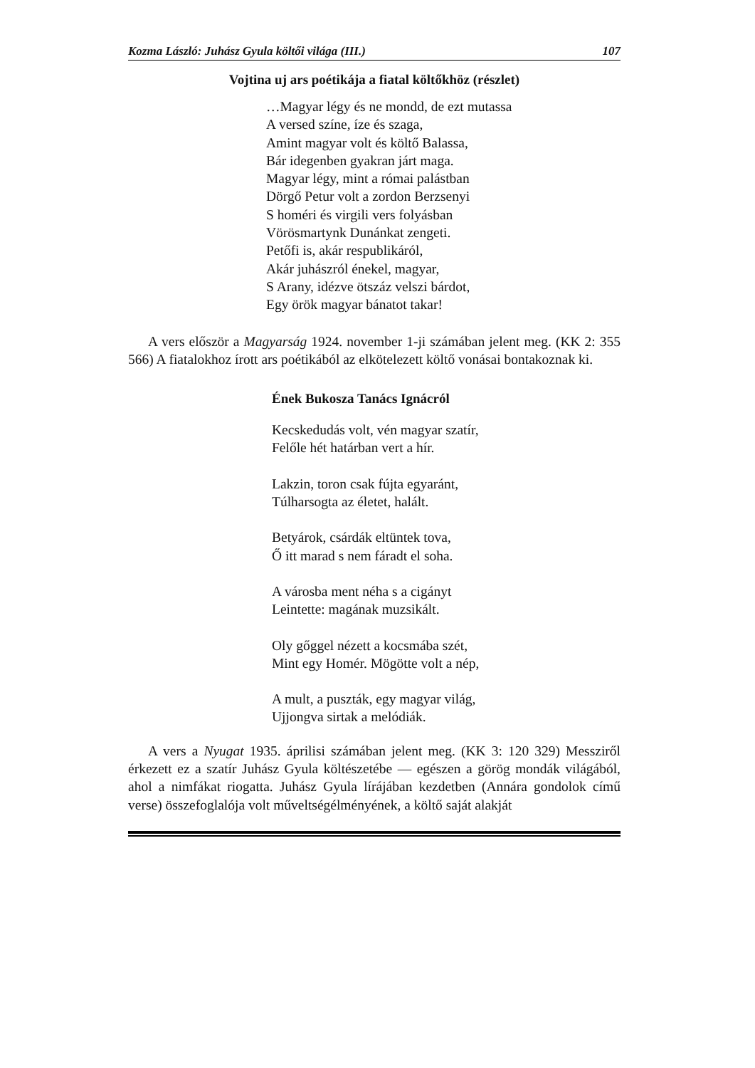Kozma László: Juhász Gyula költői világa (III.) 107
Vojtina uj ars poétikája a fiatal költőkhöz (részlet)
…Magyar légy és ne mondd, de ezt mutassa
A versed színe, íze és szaga,
Amint magyar volt és költő Balassa,
Bár idegenben gyakran járt maga.
Magyar légy, mint a római palástban
Dörgő Petur volt a zordon Berzsenyi
S homéri és virgili vers folyásban
Vörösmartynk Dunánkat zengeti.
Petőfi is, akár respublikáról,
Akár juhászról énekel, magyar,
S Arany, idézve ötszáz velszi bárdot,
Egy örök magyar bánatot takar!
A vers először a Magyarság 1924. november 1-ji számában jelent meg. (KK 2: 355 566) A fiatalokhoz írott ars poétikából az elkötelezett költő vonásai bontakoznak ki.
Ének Bukosza Tanács Ignácról
Kecskedudás volt, vén magyar szatír,
Felőle hét határban vert a hír.
Lakzin, toron csak fújta egyaránt,
Túlharsogta az életet, halált.
Betyárok, csárdák eltüntek tova,
Ő itt marad s nem fáradt el soha.
A városba ment néha s a cigányt
Leintette: magának muzsikált.
Oly gőggel nézett a kocsmába szét,
Mint egy Homér. Mögötte volt a nép,
A mult, a puszták, egy magyar világ,
Ujjongva sirtak a melódiák.
A vers a Nyugat 1935. áprilisi számában jelent meg. (KK 3: 120 329) Messziről érkezett ez a szatír Juhász Gyula költészetébe — egészen a görög mondák világából, ahol a nimfákat riogatta. Juhász Gyula lírájában kezdetben (Annára gondolok című verse) összefoglalója volt műveltségélményének, a költő saját alakját